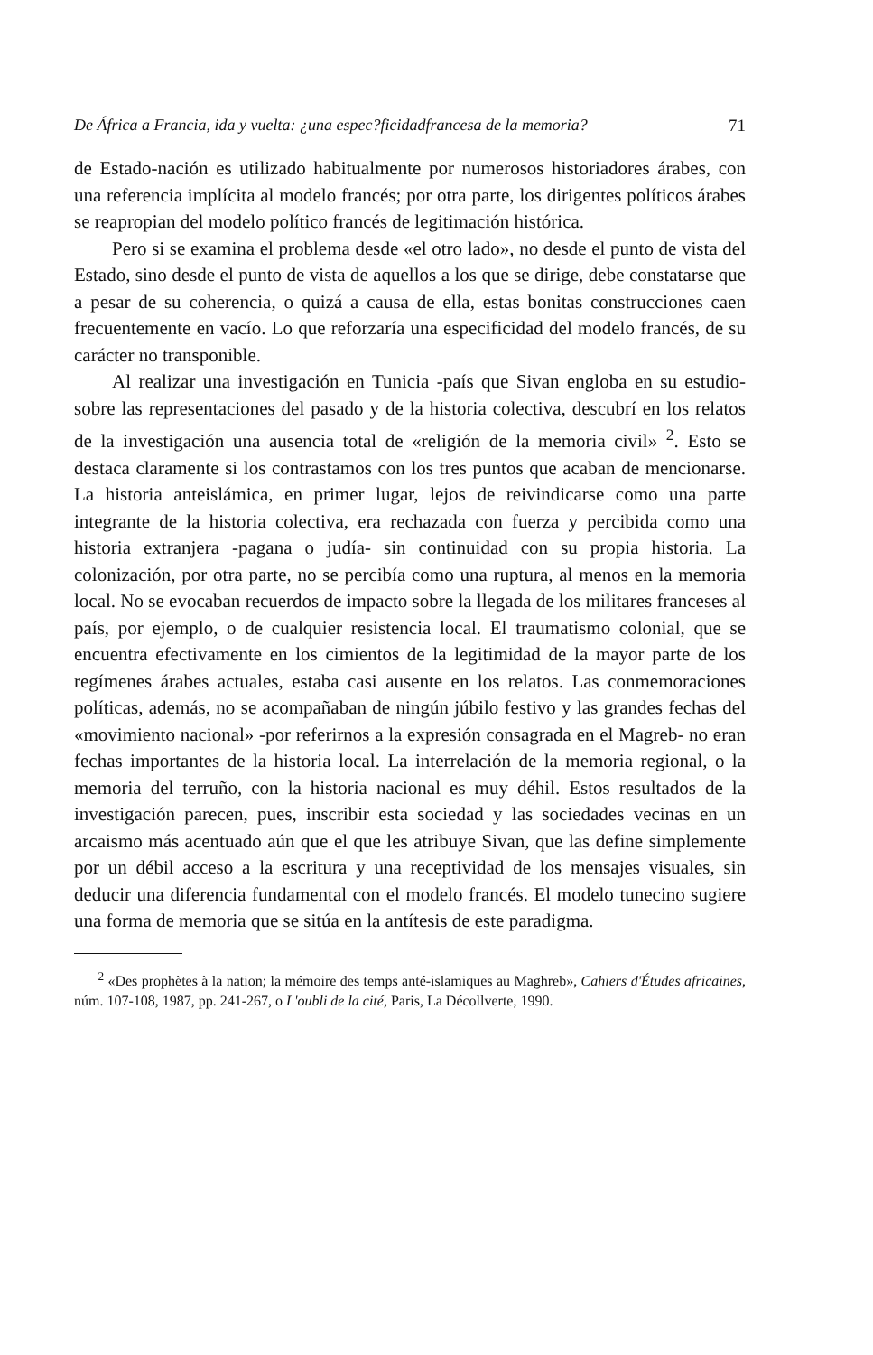De África a Francia, ida y vuelta: ¿una espec?ficidadfrancesa de la memoria? 71
de Estado-nación es utilizado habitualmente por numerosos historiadores árabes, con una referencia implícita al modelo francés; por otra parte, los dirigentes políticos árabes se reapropian del modelo político francés de legitimación histórica.
Pero si se examina el problema desde «el otro lado», no desde el punto de vista del Estado, sino desde el punto de vista de aquellos a los que se dirige, debe constatarse que a pesar de su coherencia, o quizá a causa de ella, estas bonitas construcciones caen frecuentemente en vacío. Lo que reforzaría una especificidad del modelo francés, de su carácter no transponible.
Al realizar una investigación en Tunicia -país que Sivan engloba en su estudio- sobre las representaciones del pasado y de la historia colectiva, descubrí en los relatos de la investigación una ausencia total de «religión de la memoria civil» <sup>2</sup>. Esto se destaca claramente si los contrastamos con los tres puntos que acaban de mencionarse. La historia anteislámica, en primer lugar, lejos de reivindicarse como una parte integrante de la historia colectiva, era rechazada con fuerza y percibida como una historia extranjera -pagana o judía- sin continuidad con su propia historia. La colonización, por otra parte, no se percibía como una ruptura, al menos en la memoria local. No se evocaban recuerdos de impacto sobre la llegada de los militares franceses al país, por ejemplo, o de cualquier resistencia local. El traumatismo colonial, que se encuentra efectivamente en los cimientos de la legitimidad de la mayor parte de los regímenes árabes actuales, estaba casi ausente en los relatos. Las conmemoraciones políticas, además, no se acompañaban de ningún júbilo festivo y las grandes fechas del «movimiento nacional» -por referirnos a la expresión consagrada en el Magreb- no eran fechas importantes de la historia local. La interrelación de la memoria regional, o la memoria del terruño, con la historia nacional es muy déhil. Estos resultados de la investigación parecen, pues, inscribir esta sociedad y las sociedades vecinas en un arcaismo más acentuado aún que el que les atribuye Sivan, que las define simplemente por un débil acceso a la escritura y una receptividad de los mensajes visuales, sin deducir una diferencia fundamental con el modelo francés. El modelo tunecino sugiere una forma de memoria que se sitúa en la antítesis de este paradigma.
<sup>2</sup> «Des prophètes à la nation; la mémoire des temps anté-islamiques au Maghreb», Cahiers d'Études africaines, núm. 107-108, 1987, pp. 241-267, o L'oubli de la cité, Paris, La Décollverte, 1990.